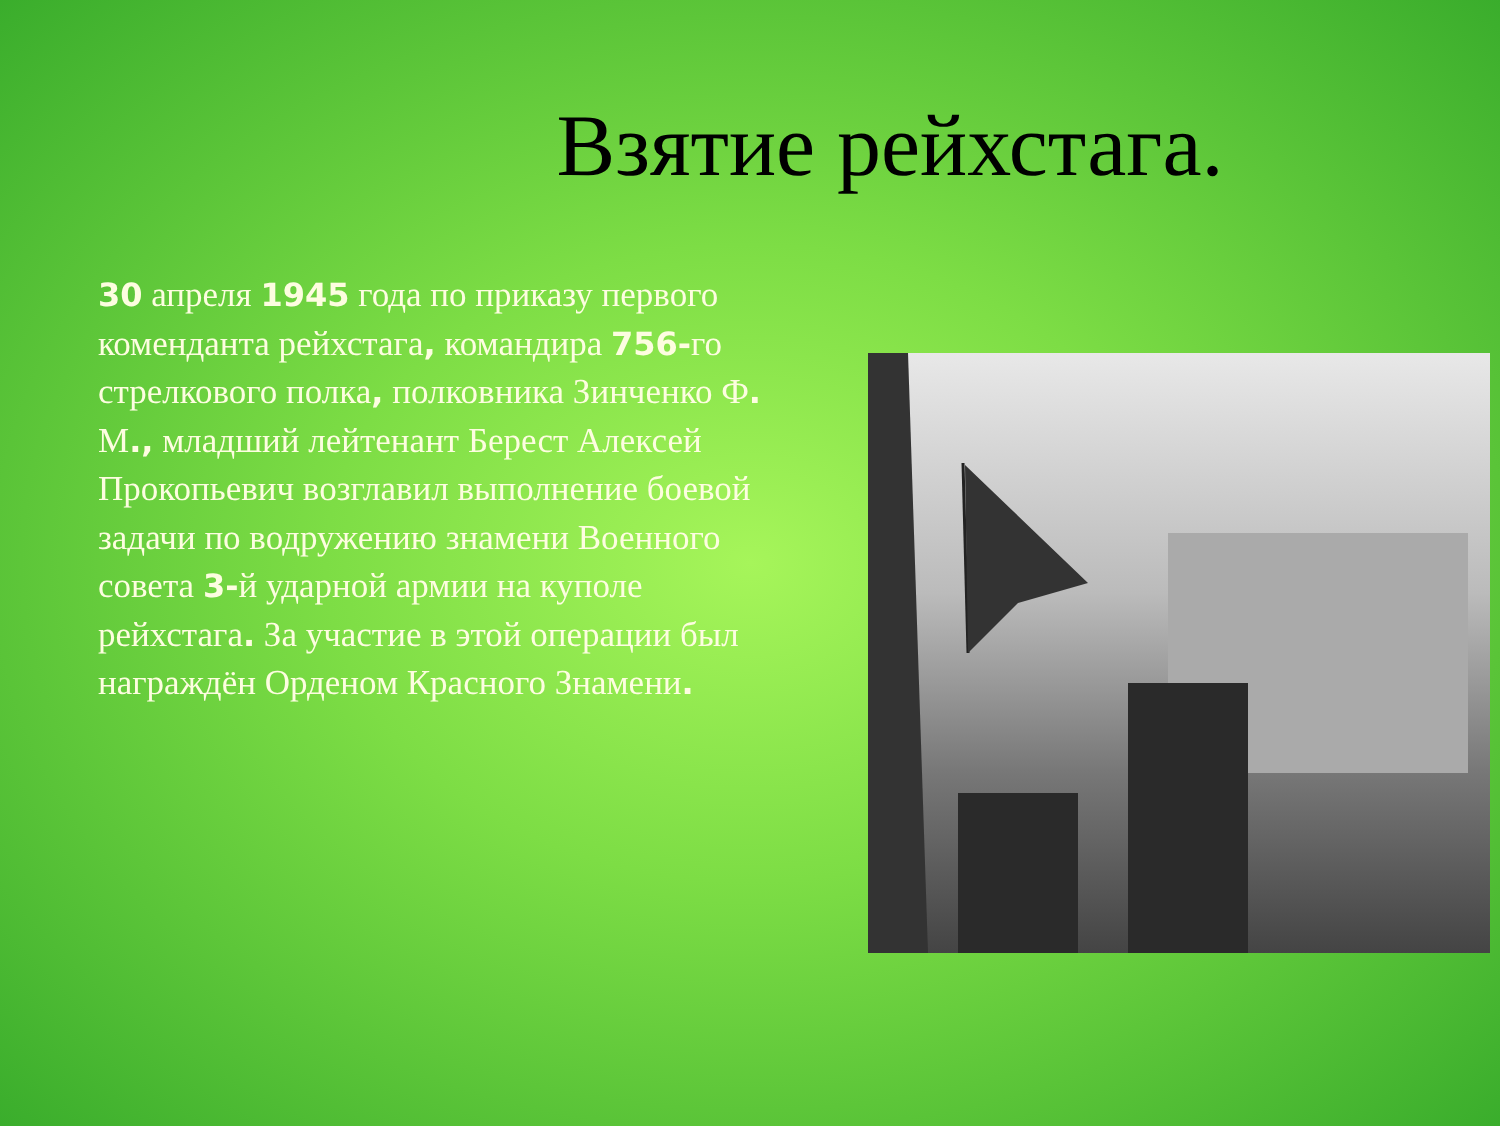Взятие рейхстага.
30 апреля 1945 года по приказу первого коменданта рейхстага, командира 756-го стрелкового полка, полковника Зинченко Ф. М., младший лейтенант Берест Алексей Прокопьевич возглавил выполнение боевой задачи по водружению знамени Военного совета 3-й ударной армии на куполе рейхстага. За участие в этой операции был награждён Орденом Красного Знамени.